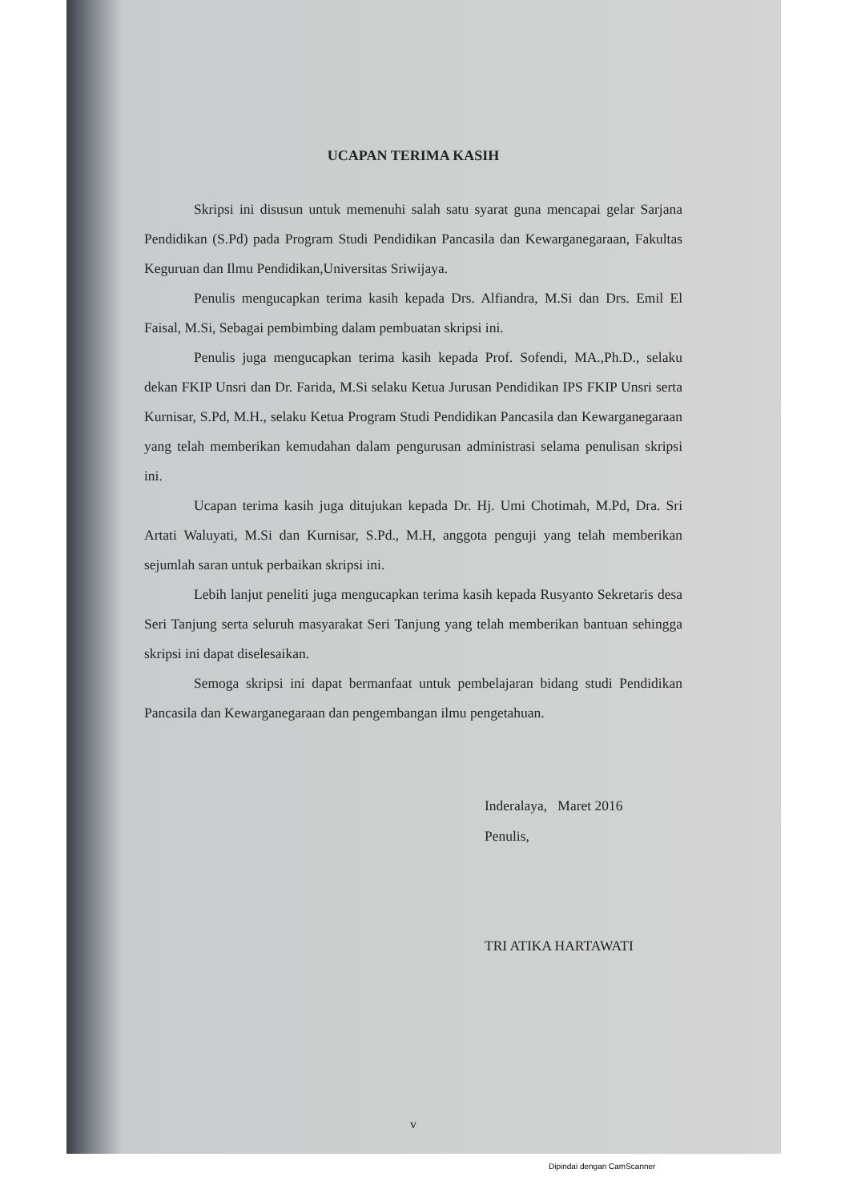UCAPAN TERIMA KASIH
Skripsi ini disusun untuk memenuhi salah satu syarat guna mencapai gelar Sarjana Pendidikan (S.Pd) pada Program Studi Pendidikan Pancasila dan Kewarganegaraan, Fakultas Keguruan dan Ilmu Pendidikan,Universitas Sriwijaya.
Penulis mengucapkan terima kasih kepada Drs. Alfiandra, M.Si dan Drs. Emil El Faisal, M.Si, Sebagai pembimbing dalam pembuatan skripsi ini.
Penulis juga mengucapkan terima kasih kepada Prof. Sofendi, MA.,Ph.D., selaku dekan FKIP Unsri dan Dr. Farida, M.Si selaku Ketua Jurusan Pendidikan IPS FKIP Unsri serta Kurnisar, S.Pd, M.H., selaku Ketua Program Studi Pendidikan Pancasila dan Kewarganegaraan yang telah memberikan kemudahan dalam pengurusan administrasi selama penulisan skripsi ini.
Ucapan terima kasih juga ditujukan kepada Dr. Hj. Umi Chotimah, M.Pd, Dra. Sri Artati Waluyati, M.Si dan Kurnisar, S.Pd., M.H, anggota penguji yang telah memberikan sejumlah saran untuk perbaikan skripsi ini.
Lebih lanjut peneliti juga mengucapkan terima kasih kepada Rusyanto Sekretaris desa Seri Tanjung serta seluruh masyarakat Seri Tanjung yang telah memberikan bantuan sehingga skripsi ini dapat diselesaikan.
Semoga skripsi ini dapat bermanfaat untuk pembelajaran bidang studi Pendidikan Pancasila dan Kewarganegaraan dan pengembangan ilmu pengetahuan.
Inderalaya, Maret 2016
Penulis,
TRI ATIKA HARTAWATI
v
Dipindai dengan CamScanner